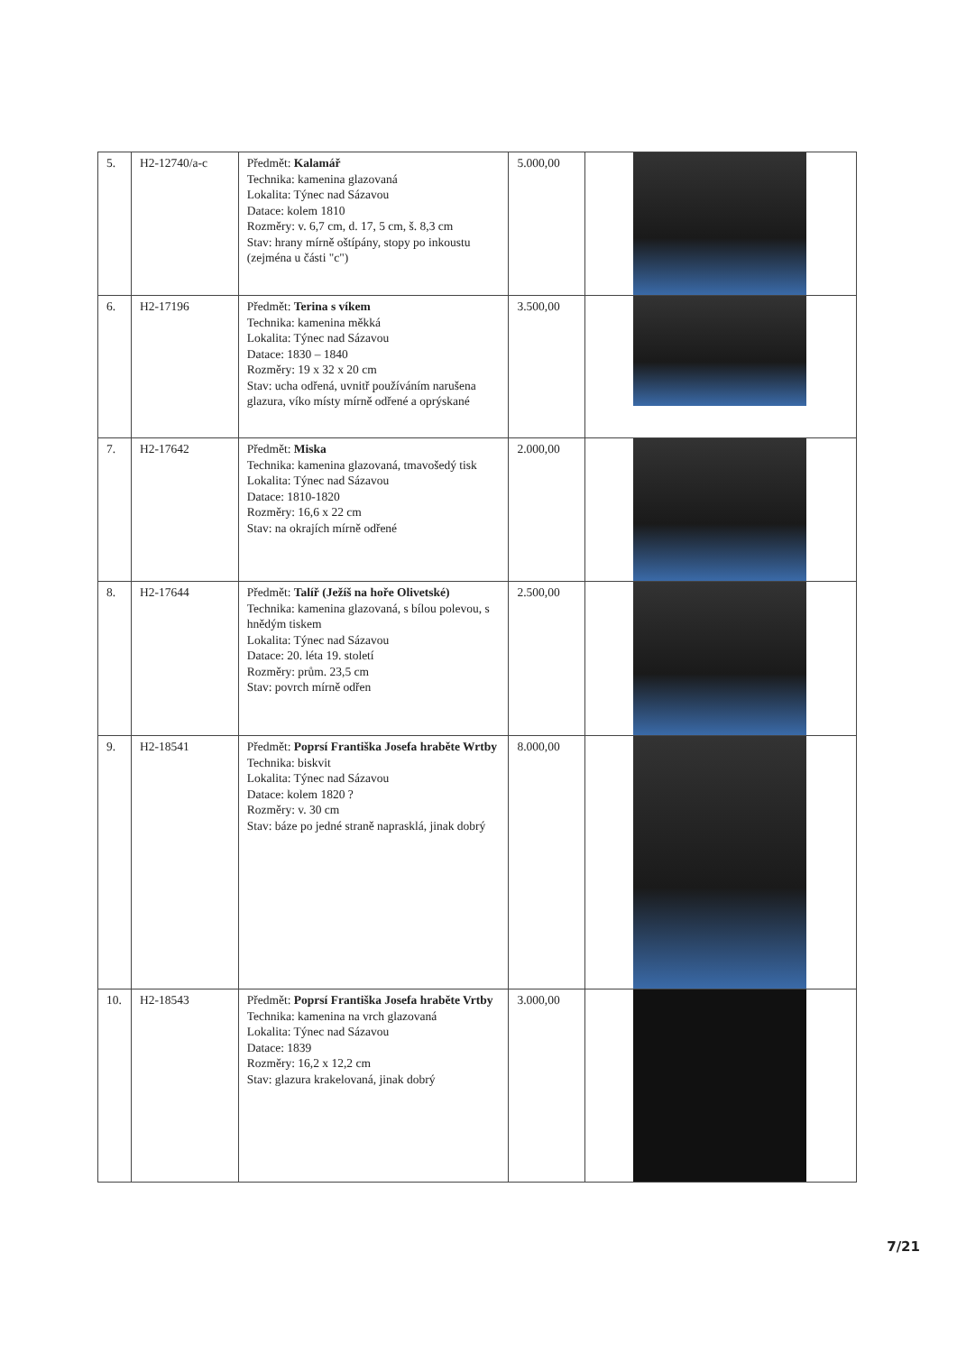| 5. | H2-12740/a-c | Předmět: Kalamář Technika: kamenina glazovaná Lokalita: Týnec nad Sázavou Datace: kolem 1810 Rozměry: v. 6,7 cm, d. 17, 5 cm, š. 8,3 cm Stav: hrany mírně oštípány, stopy po inkoustu (zejména u části "c") | 5.000,00 | |
| 6. | H2-17196 | Předmět: Terina s víkem Technika: kamenina měkká Lokalita: Týnec nad Sázavou Datace: 1830 – 1840 Rozměry: 19 x 32 x 20 cm Stav: ucha odřená, uvnitř používáním narušena glazura, víko místy mírně odřené a oprýskané | 3.500,00 | |
| 7. | H2-17642 | Předmět: Miska Technika: kamenina glazovaná, tmavošedý tisk Lokalita: Týnec nad Sázavou Datace: 1810-1820 Rozměry: 16,6 x 22 cm Stav: na okrajích mírně odřené | 2.000,00 | |
| 8. | H2-17644 | Předmět: Talíř (Ježíš na hoře Olivetské) Technika: kamenina glazovaná, s bílou polevou, s hnědým tiskem Lokalita: Týnec nad Sázavou Datace: 20. léta 19. století Rozměry: prům. 23,5 cm Stav: povrch mírně odřen | 2.500,00 | |
| 9. | H2-18541 | Předmět: Poprsí Františka Josefa hraběte Wrtby Technika: biskvit Lokalita: Týnec nad Sázavou Datace: kolem 1820 ? Rozměry: v. 30 cm Stav: báze po jedné straně naprasklá, jinak dobrý | 8.000,00 | |
| 10. | H2-18543 | Předmět: Poprsí Františka Josefa hraběte Vrtby Technika: kamenina na vrch glazovaná Lokalita: Týnec nad Sázavou Datace: 1839 Rozměry: 16,2 x 12,2 cm Stav: glazura krakelovaná, jinak dobrý | 3.000,00 | |
7/21